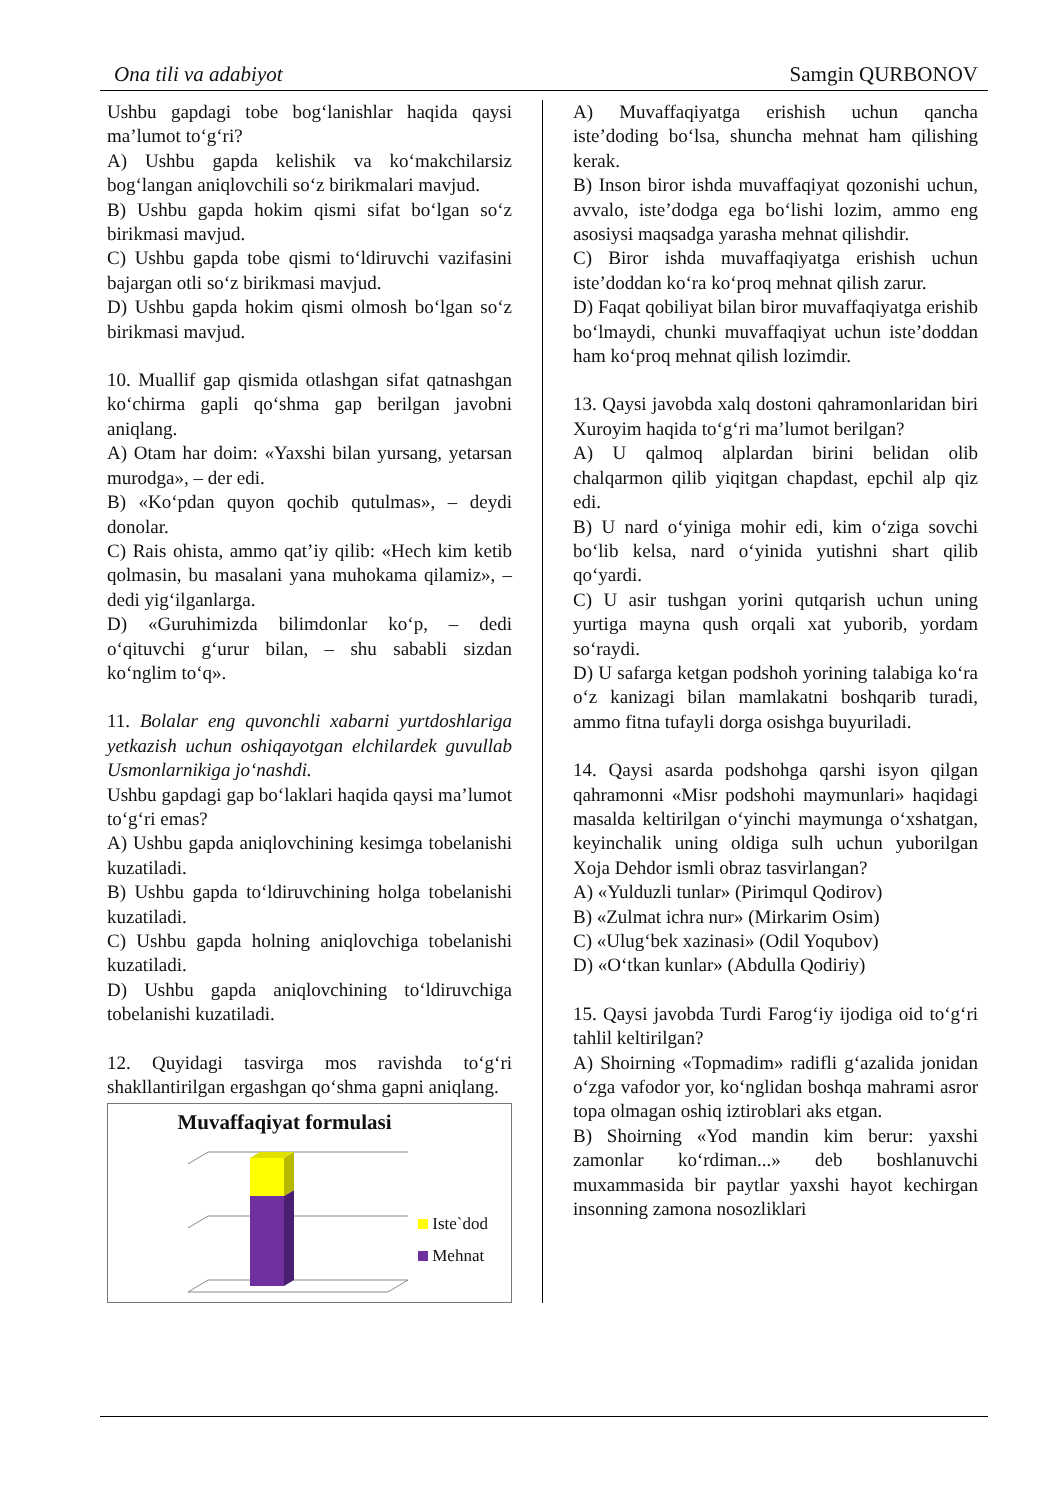Ona tili va adabiyot Samgin QURBONOV
Ushbu gapdagi tobe bog‘lanishlar haqida qaysi ma’lumot to‘g‘ri?
A) Ushbu gapda kelishik va ko‘makchilarsiz bog‘langan aniqlovchili so‘z birikmalari mavjud.
B) Ushbu gapda hokim qismi sifat bo‘lgan so‘z birikmasi mavjud.
C) Ushbu gapda tobe qismi to‘ldiruvchi vazifasini bajargan otli so‘z birikmasi mavjud.
D) Ushbu gapda hokim qismi olmosh bo‘lgan so‘z birikmasi mavjud.
10. Muallif gap qismida otlashgan sifat qatnashgan ko‘chirma gapli qo‘shma gap berilgan javobni aniqlang.
A) Otam har doim: «Yaxshi bilan yursang, yetarsan murodga», – der edi.
B) «Ko‘pdan quyon qochib qutulmas», – deydi donolar.
C) Rais ohista, ammo qat’iy qilib: «Hech kim ketib qolmasin, bu masalani yana muhokama qilamiz», – dedi yig‘ilganlarga.
D) «Guruhimizda bilimdonlar ko‘p, – dedi o‘qituvchi g‘urur bilan, – shu sababli sizdan ko‘nglim to‘q».
11. Bolalar eng quvonchli xabarni yurtdoshlariga yetkazish uchun oshiqayotgan elchilardek guvullab Usmonlarnikiga jo‘nashdi.
Ushbu gapdagi gap bo‘laklari haqida qaysi ma’lumot to‘g‘ri emas?
A) Ushbu gapda aniqlovchining kesimga tobelanishi kuzatiladi.
B) Ushbu gapda to‘ldiruvchining holga tobelanishi kuzatiladi.
C) Ushbu gapda holning aniqlovchiga tobelanishi kuzatiladi.
D) Ushbu gapda aniqlovchining to‘ldiruvchiga tobelanishi kuzatiladi.
12. Quyidagi tasvirga mos ravishda to‘g‘ri shakllantirilgan ergashgan qo‘shma gapni aniqlang.
Muvaffaqiyat formulasi
Iste`dod
Mehnat
A) Muvaffaqiyatga erishish uchun qancha iste’doding bo‘lsa, shuncha mehnat ham qilishing kerak.
B) Inson biror ishda muvaffaqiyat qozonishi uchun, avvalo, iste’dodga ega bo‘lishi lozim, ammo eng asosiysi maqsadga yarasha mehnat qilishdir.
C) Biror ishda muvaffaqiyatga erishish uchun iste’doddan ko‘ra ko‘proq mehnat qilish zarur.
D) Faqat qobiliyat bilan biror muvaffaqiyatga erishib bo‘lmaydi, chunki muvaffaqiyat uchun iste’doddan ham ko‘proq mehnat qilish lozimdir.
13. Qaysi javobda xalq dostoni qahramonlaridan biri Xuroyim haqida to‘g‘ri ma’lumot berilgan?
A) U qalmoq alplardan birini belidan olib chalqarmon qilib yiqitgan chapdast, epchil alp qiz edi.
B) U nard o‘yiniga mohir edi, kim o‘ziga sovchi bo‘lib kelsa, nard o‘yinida yutishni shart qilib qo‘yardi.
C) U asir tushgan yorini qutqarish uchun uning yurtiga mayna qush orqali xat yuborib, yordam so‘raydi.
D) U safarga ketgan podshoh yorining talabiga ko‘ra o‘z kanizagi bilan mamlakatni boshqarib turadi, ammo fitna tufayli dorga osishga buyuriladi.
14. Qaysi asarda podshohga qarshi isyon qilgan qahramonni «Misr podshohi maymunlari» haqidagi masalda keltirilgan o‘yinchi maymunga o‘xshatgan, keyinchalik uning oldiga sulh uchun yuborilgan Xoja Dehdor ismli obraz tasvirlangan?
A) «Yulduzli tunlar» (Pirimqul Qodirov)
B) «Zulmat ichra nur» (Mirkarim Osim)
C) «Ulug‘bek xazinasi» (Odil Yoqubov)
D) «O‘tkan kunlar» (Abdulla Qodiriy)
15. Qaysi javobda Turdi Farog‘iy ijodiga oid to‘g‘ri tahlil keltirilgan?
A) Shoirning «Topmadim» radifli g‘azalida jonidan o‘zga vafodor yor, ko‘nglidan boshqa mahrami asror topa olmagan oshiq iztiroblari aks etgan.
B) Shoirning «Yod mandin kim berur: yaxshi zamonlar ko‘rdiman...» deb boshlanuvchi muxammasida bir paytlar yaxshi hayot kechirgan insonning zamona nosozliklari